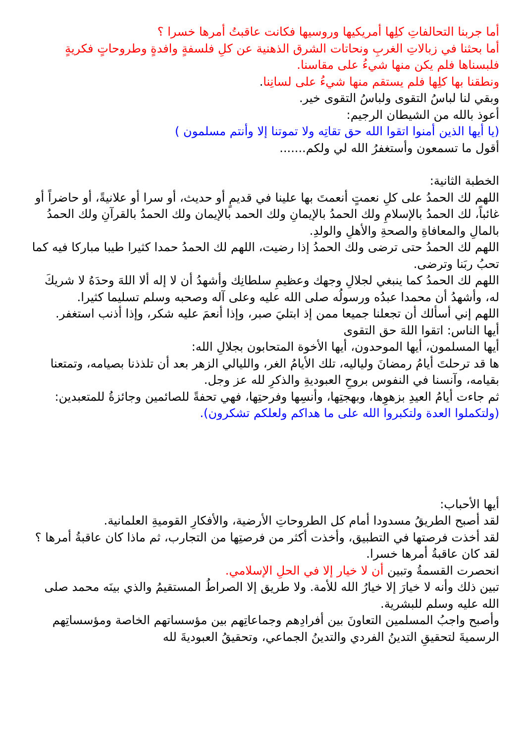أما جربنا التحالفاتِ كلِها أمريكيها وروسيها فكانت عاقبتُ أمرها خسرا ؟
أما بحثنا في زبالاتِ الغربِ ونحاتات الشرق الذهنية عن كلِ فلسفةٍ وافدةٍ وطروحاتٍ فكريةٍ فلبسناها فلم يكن منها شيءُ على مقاسنا.
ونطقنا بها كلِها فلم يستقم منها شيءُ على لسانِنا.
وبقي لنا لباسُ التقوى ولباسُ التقوى خير.
أعوذ بالله من الشيطان الرجيم:
(يا أيها الذين أمنوا اتقوا الله حق تقاتِه ولا تموتنا إلا وأنتم مسلمون )
أقول ما تسمعون وأستغفرُ الله لي ولكم.......
الخطبة الثانية:
اللهم لك الحمدُ على كلِ نعمتٍ أنعمتَ بها علينا في قديمٍ أو حديث، أو سرا أو علانيةً، أو حاضراً أو غائباً، لك الحمدُ بالإسلامِ ولك الحمدُ بالإيمانِ ولك الحمد بالإيمان ولك الحمدُ بالقرآنِ ولك الحمدُ بالمالِ والمعافاةِ والصحةِ والأهلِ والولدِ.
اللهم لك الحمدُ حتى ترضى ولك الحمدُ إذا رضيت، اللهم لك الحمدُ حمدا كثيرا طيبا مباركا فيه كما تحبُ ربَنا وترضى.
اللهم لك الحمدُ كما ينبغي لجلالِ وجهك وعظيمِ سلطانِك وأشهدُ أن لا إله ألا اللهَ وحدَهُ لا شريكَ له، وأشهدُ أن محمدا عبدُه ورسولُه صلى الله عليه وعلى آله وصحبه وسلم تسليما كثيرا.
اللهم إني أسألك أن تجعلنا جميعا ممن إذ ابتليَ صبر، وإذا أنعمَ عليه شكر، وإذا أذنب استغفر.
أيها الناس: اتقوا اللهَ حق التقوى
أيها المسلمون، أيها الموحدون، أيها الأخوة المتحابون بجلالِ الله:
ها قد ترحلتَ أيامُ رمضانَ ولياليه، تلك الأيامُ الغر، والليالي الزهر بعد أن تلذذنا بصيامه، وتمتعنا بقيامه، وآنسنا في النفوس بروحِ العبوديةِ والذكرِ لله عز وجل.
ثم جاءت أيامُ العيدِ بزهوِها، وبهجتِها، وأنسِها وفرحتِها، فهي تحفةً للصائمين وجائزةُ للمتعبدين:
(ولتكملوا العدة ولتكبروا الله على ما هداكم ولعلكم تشكرون).
أيها الأحباب:
لقد أصبح الطريقُ مسدودا أمام كل الطروحاتِ الأرضية، والأفكارِ القوميةِ العلمانية.
لقد أخذت فرصتها في التطبيق، وأخذت أكثر من فرصتِها من التجارب، ثم ماذا كان عاقبةُ أمرها ؟
لقد كان عاقبةُ أمرها خسرا.
انحصرت القسمةُ وتبين أن لا خيار إلا في الحلِ الإسلامي.
تبين ذلك وأنه لا خيارَ إلا خيارُ الله للأمة. ولا طريق إلا الصراطُ المستقيمُ والذي بينَه محمد صلى الله عليه وسلم للبشرية.
وأصبح واجبُ المسلمين التعاونَ بين أفرادِهم وجماعاتِهم بين مؤسساتهم الخاصة ومؤسساتِهم الرسميةَ لتحقيقِ التدينُ الفردي والتدينُ الجماعي، وتحقيقُ العبوديةَ لله